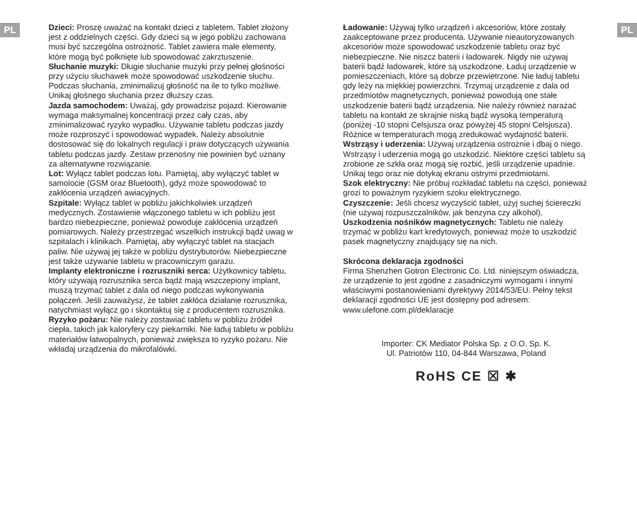PL
Dzieci: Proszę uważać na kontakt dzieci z tabletem. Tablet złożony jest z oddzielnych części. Gdy dzieci są w jego pobliżu zachowana musi być szczególna ostrożność. Tablet zawiera małe elementy, które mogą być połknięte lub spowodować zakrztuszenie.
Słuchanie muzyki: Długie słuchanie muzyki przy pełnej głośności przy użyciu słuchawek może spowodować uszkodzenie słuchu. Podczas słuchania, zminimalizuj głośność na ile to tylko możliwe. Unikaj głośnego słuchania przez dłuższy czas.
Jazda samochodem: Uważaj, gdy prowadzisz pojazd. Kierowanie wymaga maksymalnej koncentracji przez cały czas, aby zminimalizować ryzyko wypadku. Używanie tabletu podczas jazdy może rozproszyć i spowodować wypadek. Należy absolutnie dostosować się do lokalnych regulacji i praw dotyczących używania tabletu podczas jazdy. Zestaw przenośny nie powinien być uznany za alternatywne rozwiązanie.
Lot: Wyłącz tablet podczas lotu. Pamiętaj, aby wyłączyć tablet w samolocie (GSM oraz Bluetooth), gdyż może spowodować to zakłócenia urządzeń awiacyjnych.
Szpitale: Wyłącz tablet w pobliżu jakichkolwiek urządzeń medycznych. Zostawienie włączonego tabletu w ich pobliżu jest bardzo niebezpieczne, ponieważ powoduje zakłócenia urządzeń pomiarowych. Należy przestrzegać wszelkich instrukcji bądź uwag w szpitalach i klinikach. Pamiętaj, aby wyłączyć tablet na stacjach paliw. Nie używaj jej także w pobliżu dystrybutorów. Niebezpieczne jest także używanie tabletu w pracowniczym garażu.
Implanty elektroniczne i rozruszniki serca: Użytkownicy tabletu, który używają rozrusznika serca bądź mają wszczepiony implant, muszą trzymać tablet z dala od niego podczas wykonywania połączeń. Jeśli zauważysz, że tablet zakłóca działanie rozrusznika, natychmiast wyłącz go i skontaktuj się z producentem rozrusznika.
Ryzyko pożaru: Nie należy zostawiać tabletu w pobliżu źródeł ciepła, takich jak kaloryfery czy piekarniki. Nie ładuj tabletu w pobliżu materiałów łatwopalnych, ponieważ zwiększa to ryzyko pożaru. Nie wkładaj urządzenia do mikrofalówki.
Ładowanie: Używaj tylko urządzeń i akcesoriów, które zostały zaakceptowane przez producenta. Używanie nieautoryzowanych akcesoriów może spowodować uszkodzenie tabletu oraz być niebezpieczne. Nie niszcz baterii i ładowarek. Nigdy nie używaj baterii bądź ładowarek, które są uszkodzone. Ładuj urządzenie w pomieszczeniach, które są dobrze przewietrzone. Nie ładuj tabletu gdy leży na miękkiej powierzchni. Trzymaj urządzenie z dala od przedmiotów magnetycznych, ponieważ powodują one stałe uszkodzenie baterii bądź urządzenia. Nie należy również narażać tabletu na kontakt ze skrajnie niską bądź wysoką temperaturą (poniżej -10 stopni Celsjusza oraz powyżej 45 stopni Celsjusza). Różnice w temperaturach mogą zredukować wydajność baterii.
Wstrząsy i uderzenia: Używaj urządzenia ostrożnie i dbaj o niego. Wstrząsy i uderzenia mogą go uszkodzić. Niektóre części tabletu są zrobione ze szkła oraz mogą się rozbić, jeśli urządzenie upadnie. Unikaj tego oraz nie dotykaj ekranu ostrymi przedmiotami.
Szok elektryczny: Nie próbuj rozkładać tabletu na części, ponieważ grozi to poważnym ryzykiem szoku elektrycznego.
Czyszczenie: Jeśli chcesz wyczyścić tablet, użyj suchej ściereczki (nie używaj rozpuszczalników, jak benzyna czy alkohol).
Uszkodzenia nośników magnetycznych: Tabletu nie należy trzymać w pobliżu kart kredytowych, ponieważ może to uszkodzić pasek magnetyczny znajdujący się na nich.
Skrócona deklaracja zgodności
Firma Shenzhen Gotron Electronic Co. Ltd. niniejszym oświadcza, że urządzenie to jest zgodne z zasadniczymi wymogami i innymi właściwymi postanowieniami dyrektywy 2014/53/EU. Pełny tekst deklaracji zgodności UE jest dostępny pod adresem: www.ulefone.com.pl/deklaracje
Importer: CK Mediator Polska Sp. z O.O. Sp. K.
Ul. Patriotów 110, 04-844 Warszawa, Poland
RoHS CE ☒ ✱
PL